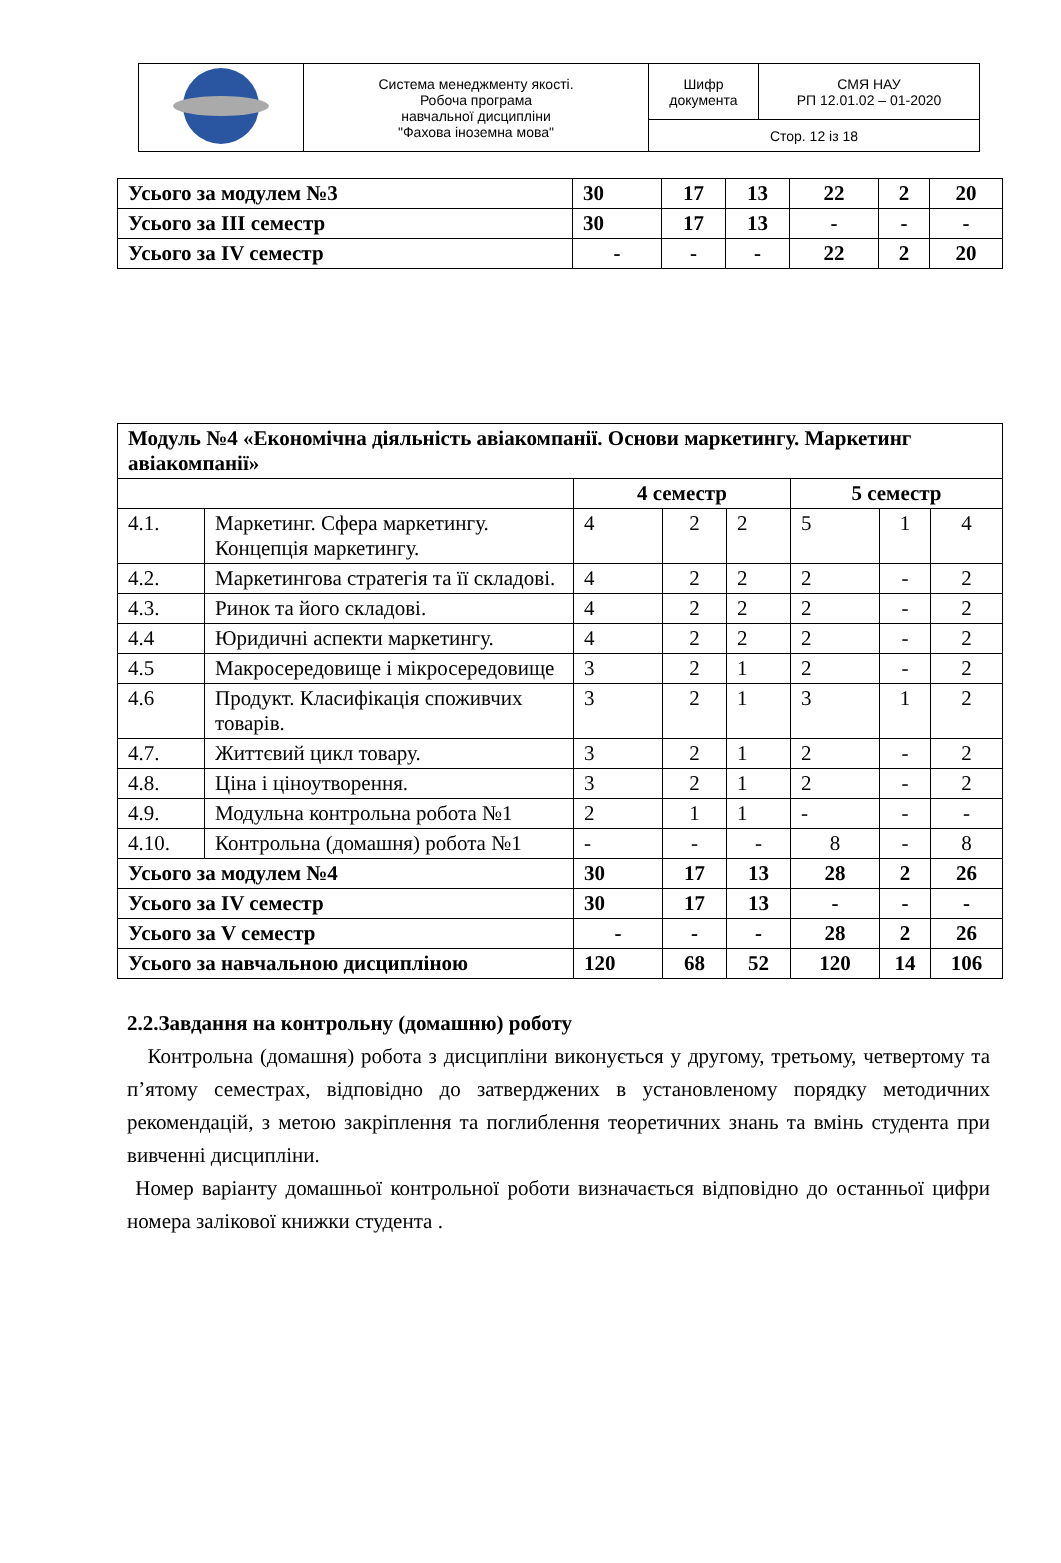| | Система менеджменту якості. Робоча програма навчальної дисципліни "Фахова іноземна мова" | Шифр документа | СМЯ НАУ РП 12.01.02 – 01-2020 |
| | | Стор. 12 із 18 | |
| Усього за модулем №3 | 30 | 17 | 13 | 22 | 2 | 20 |
| Усього за III семестр | 30 | 17 | 13 | - | - | - |
| Усього за IV семестр | - | - | - | 22 | 2 | 20 |
| Модуль №4 «Економічна діяльність авіакомпанії. Основи маркетингу. Маркетинг авіакомпанії» | | | | | | | |
| | | 4 семестр | | | 5 семестр | | |
| 4.1. | Маркетинг. Сфера маркетингу. Концепція маркетингу. | 4 | 2 | 2 | 5 | 1 | 4 |
| 4.2. | Маркетингова стратегія та її складові. | 4 | 2 | 2 | 2 | - | 2 |
| 4.3. | Ринок та його складові. | 4 | 2 | 2 | 2 | - | 2 |
| 4.4 | Юридичні аспекти маркетингу. | 4 | 2 | 2 | 2 | - | 2 |
| 4.5 | Макросередовище і мікросередовище | 3 | 2 | 1 | 2 | - | 2 |
| 4.6 | Продукт. Класифікація споживчих товарів. | 3 | 2 | 1 | 3 | 1 | 2 |
| 4.7. | Життєвий цикл товару. | 3 | 2 | 1 | 2 | - | 2 |
| 4.8. | Ціна і ціноутворення. | 3 | 2 | 1 | 2 | - | 2 |
| 4.9. | Модульна контрольна робота №1 | 2 | 1 | 1 | - | - | - |
| 4.10. | Контрольна (домашня) робота №1 | - | - | - | 8 | - | 8 |
| Усього за модулем №4 | | 30 | 17 | 13 | 28 | 2 | 26 |
| Усього за IV семестр | | 30 | 17 | 13 | - | - | - |
| Усього за V семестр | | - | - | - | 28 | 2 | 26 |
| Усього за навчальною дисципліною | | 120 | 68 | 52 | 120 | 14 | 106 |
2.2.Завдання на контрольну (домашню) роботу
Контрольна (домашня) робота з дисципліни виконується у другому, третьому, четвертому та п’ятому семестрах, відповідно до затверджених в установленому порядку методичних рекомендацій, з метою закріплення та поглиблення теоретичних знань та вмінь студента при вивченні дисципліни.
Номер варіанту домашньої контрольної роботи визначається відповідно до останньої цифри номера залікової книжки студента .